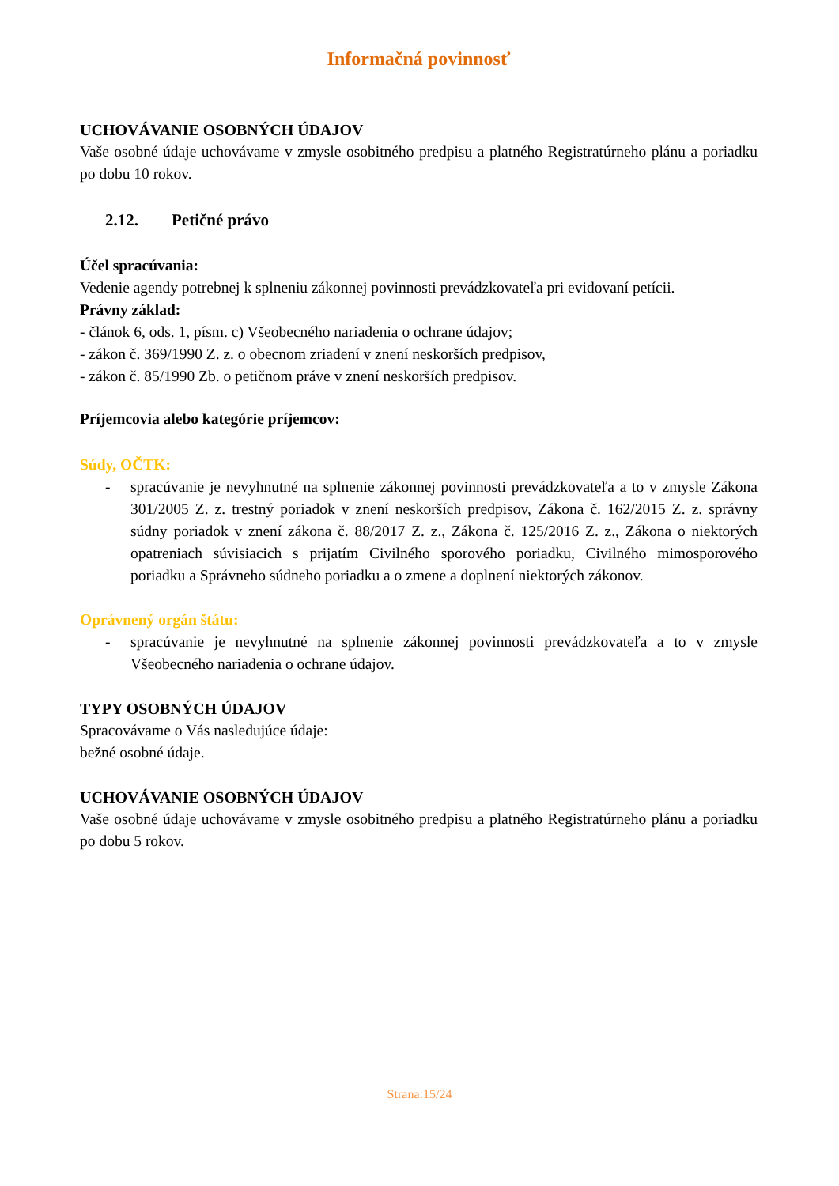Informačná povinnosť
UCHOVÁVANIE OSOBNÝCH ÚDAJOV
Vaše osobné údaje uchovávame v zmysle osobitného predpisu a platného Registratúrneho plánu a poriadku po dobu 10 rokov.
2.12. Petičné právo
Účel spracúvania:
Vedenie agendy potrebnej k splneniu zákonnej povinnosti prevádzkovateľa pri evidovaní petícii.
Právny základ:
- článok 6, ods. 1, písm. c) Všeobecného nariadenia o ochrane údajov;
- zákon č. 369/1990 Z. z. o obecnom zriadení v znení neskorších predpisov,
- zákon č. 85/1990 Zb. o petičnom práve v znení neskorších predpisov.
Príjemcovia alebo kategórie príjemcov:
Súdy, OČTK:
- spracúvanie je nevyhnutné na splnenie zákonnej povinnosti prevádzkovateľa a to v zmysle Zákona 301/2005 Z. z. trestný poriadok v znení neskorších predpisov, Zákona č. 162/2015 Z. z. správny súdny poriadok v znení zákona č. 88/2017 Z. z., Zákona č. 125/2016 Z. z., Zákona o niektorých opatreniach súvisiacich s prijatím Civilného sporového poriadku, Civilného mimosporového poriadku a Správneho súdneho poriadku a o zmene a doplnení niektorých zákonov.
Oprávnený orgán štátu:
- spracúvanie je nevyhnutné na splnenie zákonnej povinnosti prevádzkovateľa a to v zmysle Všeobecného nariadenia o ochrane údajov.
TYPY OSOBNÝCH ÚDAJOV
Spracovávame o Vás nasledujúce údaje:
bežné osobné údaje.
UCHOVÁVANIE OSOBNÝCH ÚDAJOV
Vaše osobné údaje uchovávame v zmysle osobitného predpisu a platného Registratúrneho plánu a poriadku po dobu 5 rokov.
Strana:15/24